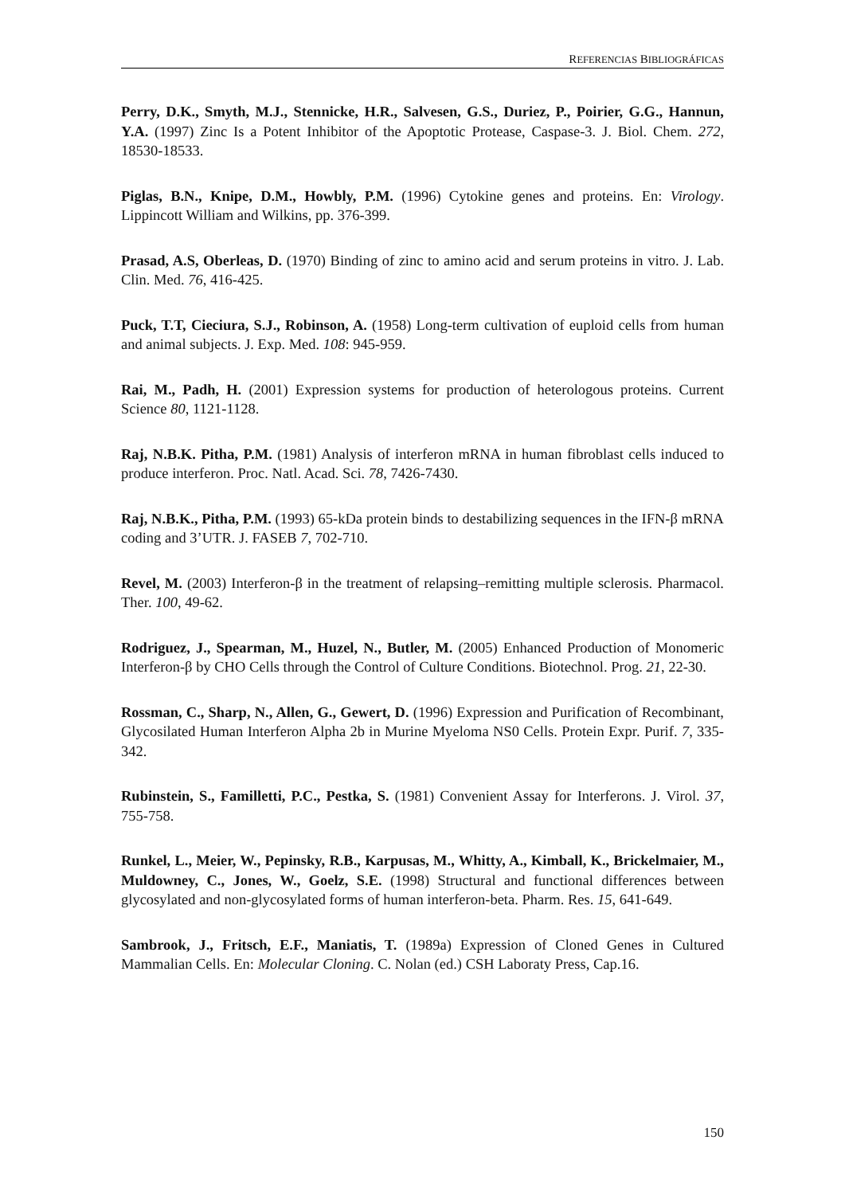REFERENCIAS BIBLIOGRÁFICAS
Perry, D.K., Smyth, M.J., Stennicke, H.R., Salvesen, G.S., Duriez, P., Poirier, G.G., Hannun, Y.A. (1997) Zinc Is a Potent Inhibitor of the Apoptotic Protease, Caspase-3. J. Biol. Chem. 272, 18530-18533.
Piglas, B.N., Knipe, D.M., Howbly, P.M. (1996) Cytokine genes and proteins. En: Virology. Lippincott William and Wilkins, pp. 376-399.
Prasad, A.S, Oberleas, D. (1970) Binding of zinc to amino acid and serum proteins in vitro. J. Lab. Clin. Med. 76, 416-425.
Puck, T.T, Cieciura, S.J., Robinson, A. (1958) Long-term cultivation of euploid cells from human and animal subjects. J. Exp. Med. 108: 945-959.
Rai, M., Padh, H. (2001) Expression systems for production of heterologous proteins. Current Science 80, 1121-1128.
Raj, N.B.K. Pitha, P.M. (1981) Analysis of interferon mRNA in human fibroblast cells induced to produce interferon. Proc. Natl. Acad. Sci. 78, 7426-7430.
Raj, N.B.K., Pitha, P.M. (1993) 65-kDa protein binds to destabilizing sequences in the IFN-β mRNA coding and 3’UTR. J. FASEB 7, 702-710.
Revel, M. (2003) Interferon-β in the treatment of relapsing–remitting multiple sclerosis. Pharmacol. Ther. 100, 49-62.
Rodriguez, J., Spearman, M., Huzel, N., Butler, M. (2005) Enhanced Production of Monomeric Interferon-β by CHO Cells through the Control of Culture Conditions. Biotechnol. Prog. 21, 22-30.
Rossman, C., Sharp, N., Allen, G., Gewert, D. (1996) Expression and Purification of Recombinant, Glycosilated Human Interferon Alpha 2b in Murine Myeloma NS0 Cells. Protein Expr. Purif. 7, 335-342.
Rubinstein, S., Familletti, P.C., Pestka, S. (1981) Convenient Assay for Interferons. J. Virol. 37, 755-758.
Runkel, L., Meier, W., Pepinsky, R.B., Karpusas, M., Whitty, A., Kimball, K., Brickelmaier, M., Muldowney, C., Jones, W., Goelz, S.E. (1998) Structural and functional differences between glycosylated and non-glycosylated forms of human interferon-beta. Pharm. Res. 15, 641-649.
Sambrook, J., Fritsch, E.F., Maniatis, T. (1989a) Expression of Cloned Genes in Cultured Mammalian Cells. En: Molecular Cloning. C. Nolan (ed.) CSH Laboraty Press, Cap.16.
150